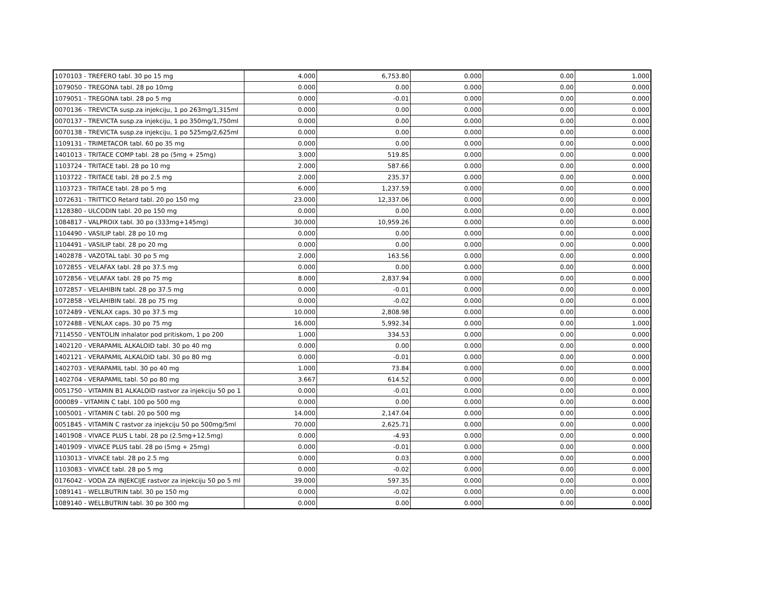| 1070103 - TREFERO tabl. 30 po 15 mg | 4.000 | 6,753.80 | 0.000 | 0.00 | 1.000 |
| 1079050 - TREGONA tabl. 28 po 10mg | 0.000 | 0.00 | 0.000 | 0.00 | 0.000 |
| 1079051 - TREGONA tabl. 28 po 5 mg | 0.000 | -0.01 | 0.000 | 0.00 | 0.000 |
| 0070136 - TREVICTA susp.za injekciju, 1 po 263mg/1,315ml | 0.000 | 0.00 | 0.000 | 0.00 | 0.000 |
| 0070137 - TREVICTA susp.za injekciju, 1 po 350mg/1,750ml | 0.000 | 0.00 | 0.000 | 0.00 | 0.000 |
| 0070138 - TREVICTA susp.za injekciju, 1 po 525mg/2,625ml | 0.000 | 0.00 | 0.000 | 0.00 | 0.000 |
| 1109131 - TRIMETACOR tabl. 60 po 35 mg | 0.000 | 0.00 | 0.000 | 0.00 | 0.000 |
| 1401013 - TRITACE COMP tabl. 28 po (5mg + 25mg) | 3.000 | 519.85 | 0.000 | 0.00 | 0.000 |
| 1103724 - TRITACE tabl. 28 po 10 mg | 2.000 | 587.66 | 0.000 | 0.00 | 0.000 |
| 1103722 - TRITACE tabl. 28 po 2.5 mg | 2.000 | 235.37 | 0.000 | 0.00 | 0.000 |
| 1103723 - TRITACE tabl. 28 po 5 mg | 6.000 | 1,237.59 | 0.000 | 0.00 | 0.000 |
| 1072631 - TRITTICO Retard tabl. 20 po 150 mg | 23.000 | 12,337.06 | 0.000 | 0.00 | 0.000 |
| 1128380 - ULCODIN tabl. 20 po 150 mg | 0.000 | 0.00 | 0.000 | 0.00 | 0.000 |
| 1084817 - VALPROIX tabl. 30 po (333mg+145mg) | 30.000 | 10,959.26 | 0.000 | 0.00 | 0.000 |
| 1104490 - VASILIP tabl. 28 po 10 mg | 0.000 | 0.00 | 0.000 | 0.00 | 0.000 |
| 1104491 - VASILIP tabl. 28 po 20 mg | 0.000 | 0.00 | 0.000 | 0.00 | 0.000 |
| 1402878 - VAZOTAL tabl. 30 po 5 mg | 2.000 | 163.56 | 0.000 | 0.00 | 0.000 |
| 1072855 - VELAFAX tabl. 28 po 37.5 mg | 0.000 | 0.00 | 0.000 | 0.00 | 0.000 |
| 1072856 - VELAFAX tabl. 28 po 75 mg | 8.000 | 2,837.94 | 0.000 | 0.00 | 0.000 |
| 1072857 - VELAHIBIN tabl. 28 po 37.5 mg | 0.000 | -0.01 | 0.000 | 0.00 | 0.000 |
| 1072858 - VELAHIBIN tabl. 28 po 75 mg | 0.000 | -0.02 | 0.000 | 0.00 | 0.000 |
| 1072489 - VENLAX caps. 30 po 37.5 mg | 10.000 | 2,808.98 | 0.000 | 0.00 | 0.000 |
| 1072488 - VENLAX caps. 30 po 75 mg | 16.000 | 5,992.34 | 0.000 | 0.00 | 1.000 |
| 7114550 - VENTOLIN inhalator pod pritiskom, 1 po 200 | 1.000 | 334.53 | 0.000 | 0.00 | 0.000 |
| 1402120 - VERAPAMIL ALKALOID tabl. 30 po 40 mg | 0.000 | 0.00 | 0.000 | 0.00 | 0.000 |
| 1402121 - VERAPAMIL ALKALOID tabl. 30 po 80 mg | 0.000 | -0.01 | 0.000 | 0.00 | 0.000 |
| 1402703 - VERAPAMIL tabl. 30 po 40 mg | 1.000 | 73.84 | 0.000 | 0.00 | 0.000 |
| 1402704 - VERAPAMIL tabl. 50 po 80 mg | 3.667 | 614.52 | 0.000 | 0.00 | 0.000 |
| 0051750 - VITAMIN B1 ALKALOID rastvor za injekciju 50 po 1 | 0.000 | -0.01 | 0.000 | 0.00 | 0.000 |
| 000089 - VITAMIN C tabl. 100 po 500 mg | 0.000 | 0.00 | 0.000 | 0.00 | 0.000 |
| 1005001 - VITAMIN C tabl. 20 po 500 mg | 14.000 | 2,147.04 | 0.000 | 0.00 | 0.000 |
| 0051845 - VITAMIN C rastvor za injekciju 50 po 500mg/5ml | 70.000 | 2,625.71 | 0.000 | 0.00 | 0.000 |
| 1401908 - VIVACE PLUS L tabl. 28 po (2.5mg+12.5mg) | 0.000 | -4.93 | 0.000 | 0.00 | 0.000 |
| 1401909 - VIVACE PLUS tabl. 28 po (5mg + 25mg) | 0.000 | -0.01 | 0.000 | 0.00 | 0.000 |
| 1103013 - VIVACE tabl. 28 po 2.5 mg | 0.000 | 0.03 | 0.000 | 0.00 | 0.000 |
| 1103083 - VIVACE tabl. 28 po 5 mg | 0.000 | -0.02 | 0.000 | 0.00 | 0.000 |
| 0176042 - VODA ZA INJEKCIJE rastvor za injekciju 50 po 5 ml | 39.000 | 597.35 | 0.000 | 0.00 | 0.000 |
| 1089141 - WELLBUTRIN tabl. 30 po 150 mg | 0.000 | -0.02 | 0.000 | 0.00 | 0.000 |
| 1089140 - WELLBUTRIN tabl. 30 po 300 mg | 0.000 | 0.00 | 0.000 | 0.00 | 0.000 |